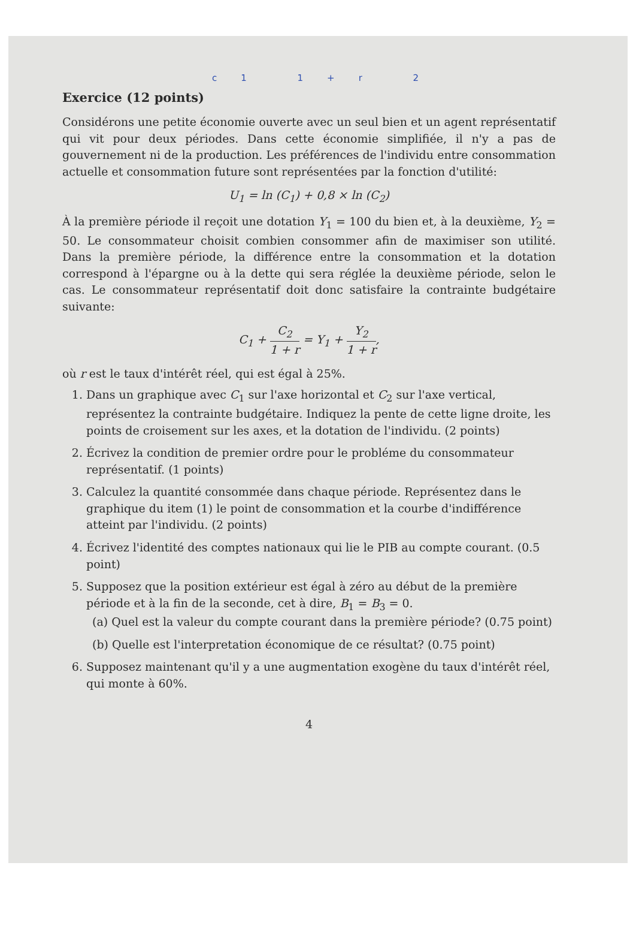c1 1+r 2
Exercice (12 points)
Considérons une petite économie ouverte avec un seul bien et un agent représentatif qui vit pour deux périodes. Dans cette économie simplifiée, il n'y a pas de gouvernement ni de la production. Les préférences de l'individu entre consommation actuelle et consommation future sont représentées par la fonction d'utilité:
U<sub>1</sub> = ln (C<sub>1</sub>) + 0,8 × ln (C<sub>2</sub>)
À la première période il reçoit une dotation Y<sub>1</sub> = 100 du bien et, à la deuxième, Y<sub>2</sub> = 50. Le consommateur choisit combien consommer afin de maximiser son utilité. Dans la première période, la différence entre la consommation et la dotation correspond à l'épargne ou à la dette qui sera réglée la deuxième période, selon le cas. Le consommateur représentatif doit donc satisfaire la contrainte budgétaire suivante:
C<sub>1</sub> + C<sub>2</sub> 1 + r = Y<sub>1</sub> + Y<sub>2</sub> 1 + r,
où r est le taux d'intérêt réel, qui est égal à 25%.
1. Dans un graphique avec C<sub>1</sub> sur l'axe horizontal et C<sub>2</sub> sur l'axe vertical, représentez la contrainte budgétaire. Indiquez la pente de cette ligne droite, les points de croisement sur les axes, et la dotation de l'individu. (2 points)
2. Écrivez la condition de premier ordre pour le probléme du consommateur représentatif. (1 points)
3. Calculez la quantité consommée dans chaque période. Représentez dans le graphique du item (1) le point de consommation et la courbe d'indifférence atteint par l'individu. (2 points)
4. Écrivez l'identité des comptes nationaux qui lie le PIB au compte courant. (0.5 point)
5. Supposez que la position extérieur est égal à zéro au début de la première période et à la fin de la seconde, cet à dire, B<sub>1</sub> = B<sub>3</sub> = 0.
(a) Quel est la valeur du compte courant dans la première période? (0.75 point)
(b) Quelle est l'interpretation économique de ce résultat? (0.75 point)
6. Supposez maintenant qu'il y a une augmentation exogène du taux d'intérêt réel, qui monte à 60%.
4